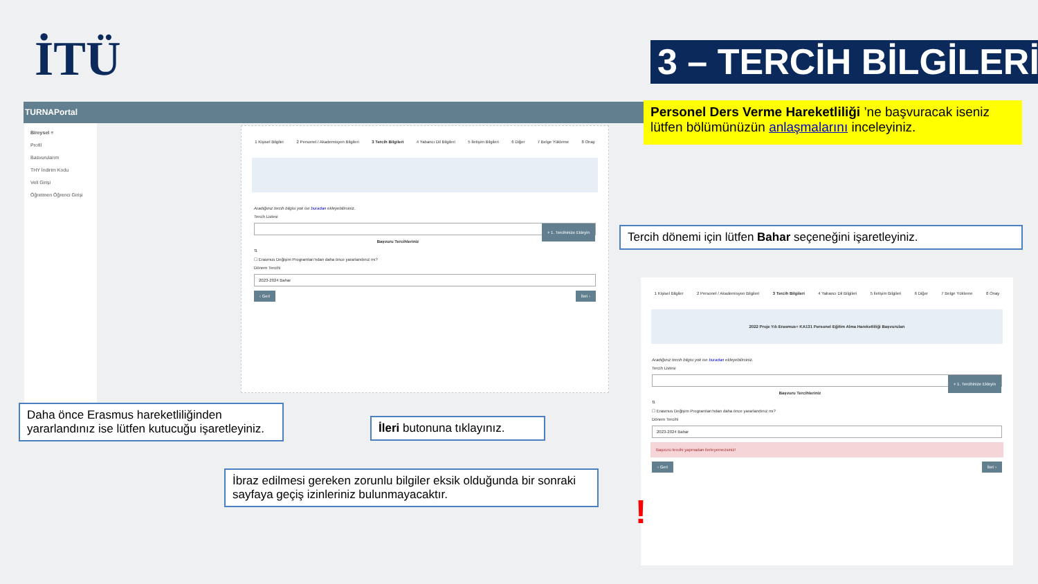İTÜ
3 – TERCİH BİLGİLERİ
TURNAPortal
Bireysel ≡
Profil
Basvurularım
THY İndirim Kodu
Veli Girişi
Öğretmen Öğrenci Girişi
1 Kişisel Bilgiler 2 Personel / Akademisyen Bilgileri 3 Tercih Bilgileri 4 Yabancı Dil Bilgileri 5 İletişim Bilgileri 6 Diğer 7 Belge Yükleme 8 Onay
Aradığınız tercih bilgisi yok ise buradan ekleyebilirsiniz.
Tercih Listesi
+ 1. Tercihinize Ekleyin
Başvuru Tercihleriniz
⇅
☐ Erasmus Değişim Programları'ndan daha önce yararlandınız mı?
Dönem Tercihi
2023-2024 Bahar
‹ Geri İleri ›
Personel Ders Verme Hareketliliği ’ne başvuracak iseniz lütfen bölümünüzün anlaşmalarını inceleyiniz.
Tercih dönemi için lütfen Bahar seçeneğini işaretleyiniz.
Daha önce Erasmus hareketliliğinden yararlandınız ise lütfen kutucuğu işaretleyiniz.
İleri butonuna tıklayınız.
İbraz edilmesi gereken zorunlu bilgiler eksik olduğunda bir sonraki sayfaya geçiş izinleriniz bulunmayacaktır.
1 Kişisel Bilgiler 2 Personel / Akademisyen Bilgileri 3 Tercih Bilgileri 4 Yabancı Dil Bilgileri 5 İletişim Bilgileri 6 Diğer 7 Belge Yükleme 8 Onay
2022 Proje Yılı Erasmus+ KA131 Personel Eğitim Alma Hareketliliği Başvuruları
Aradığınız tercih bilgisi yok ise buradan ekleyebilirsiniz.
Tercih Listesi
+ 1. Tercihinize Ekleyin
Başvuru Tercihleriniz
⇅
☐ Erasmus Değişim Programları'ndan daha önce yararlandınız mı?
Dönem Tercihi
2023-2024 Bahar
Başvuru tercihi yapmadan ilerleyemezsiniz!
‹ Geri İleri ›
!